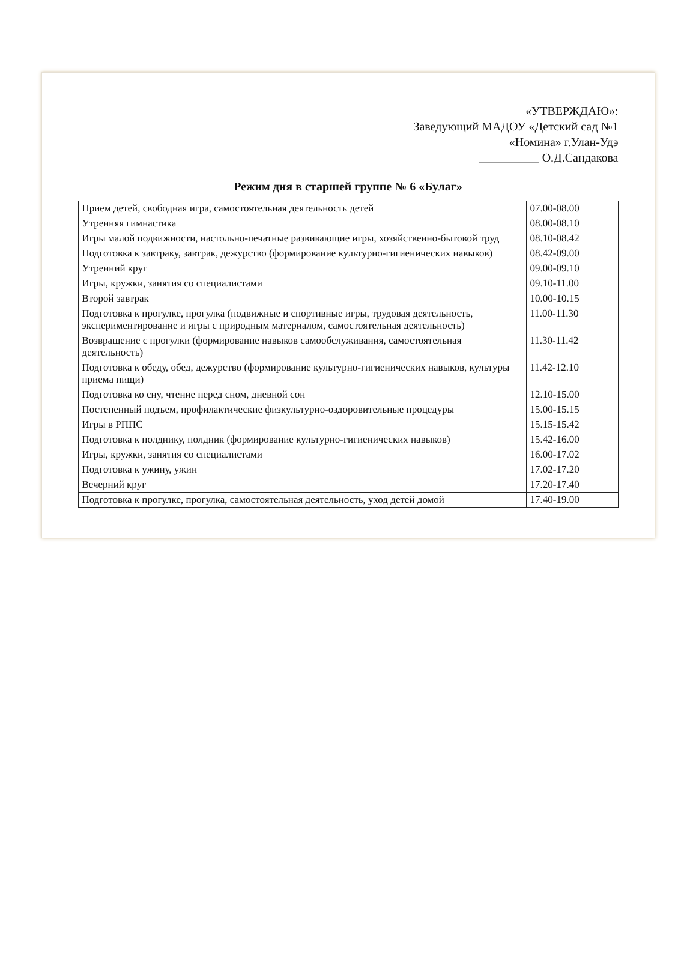«УТВЕРЖДАЮ»:
Заведующий МАДОУ «Детский сад №1
«Номина» г.Улан-Удэ
__________ О.Д.Сандакова
Режим дня в старшей группе № 6 «Булаг»
| Прием детей, свободная игра, самостоятельная деятельность детей | 07.00-08.00 |
| Утренняя гимнастика | 08.00-08.10 |
| Игры малой подвижности, настольно-печатные развивающие игры, хозяйственно-бытовой труд | 08.10-08.42 |
| Подготовка к завтраку, завтрак, дежурство (формирование культурно-гигиенических навыков) | 08.42-09.00 |
| Утренний круг | 09.00-09.10 |
| Игры, кружки, занятия со специалистами | 09.10-11.00 |
| Второй завтрак | 10.00-10.15 |
| Подготовка к прогулке, прогулка (подвижные и спортивные игры, трудовая деятельность, экспериментирование и игры с природным материалом, самостоятельная деятельность) | 11.00-11.30 |
| Возвращение с прогулки (формирование навыков самообслуживания, самостоятельная деятельность) | 11.30-11.42 |
| Подготовка к обеду, обед, дежурство (формирование культурно-гигиенических навыков, культуры приема пищи) | 11.42-12.10 |
| Подготовка ко сну, чтение перед сном, дневной сон | 12.10-15.00 |
| Постепенный подъем, профилактические физкультурно-оздоровительные процедуры | 15.00-15.15 |
| Игры в РППС | 15.15-15.42 |
| Подготовка к полднику, полдник (формирование культурно-гигиенических навыков) | 15.42-16.00 |
| Игры, кружки, занятия со специалистами | 16.00-17.02 |
| Подготовка к ужину, ужин | 17.02-17.20 |
| Вечерний круг | 17.20-17.40 |
| Подготовка к прогулке, прогулка, самостоятельная деятельность, уход детей домой | 17.40-19.00 |